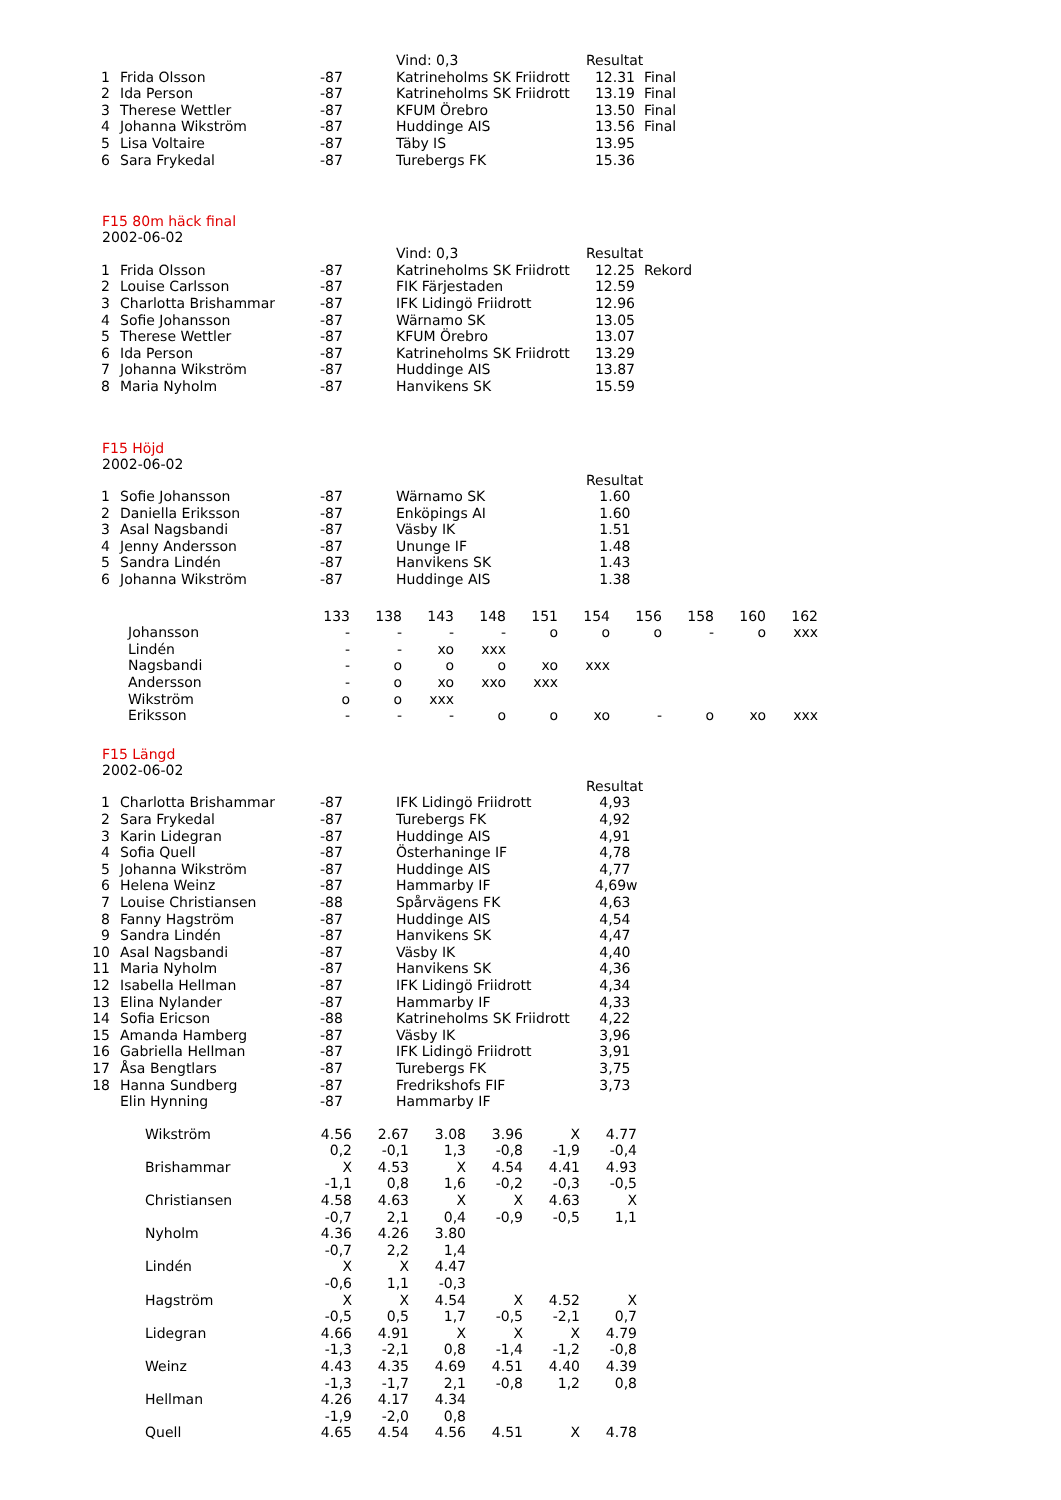| | | | Vind: 0,3 | Resultat |
| 1 | Frida Olsson | -87 | Katrineholms SK Friidrott | 12.31 Final |
| 2 | Ida Person | -87 | Katrineholms SK Friidrott | 13.19 Final |
| 3 | Therese Wettler | -87 | KFUM Örebro | 13.50 Final |
| 4 | Johanna Wikström | -87 | Huddinge AIS | 13.56 Final |
| 5 | Lisa Voltaire | -87 | Täby IS | 13.95 |
| 6 | Sara Frykedal | -87 | Turebergs FK | 15.36 |
F15 80m häck final
2002-06-02
| | | | Vind: 0,3 | Resultat |
| 1 | Frida Olsson | -87 | Katrineholms SK Friidrott | 12.25 Rekord |
| 2 | Louise Carlsson | -87 | FIK Färjestaden | 12.59 |
| 3 | Charlotta Brishammar | -87 | IFK Lidingö Friidrott | 12.96 |
| 4 | Sofie Johansson | -87 | Wärnamo SK | 13.05 |
| 5 | Therese Wettler | -87 | KFUM Örebro | 13.07 |
| 6 | Ida Person | -87 | Katrineholms SK Friidrott | 13.29 |
| 7 | Johanna Wikström | -87 | Huddinge AIS | 13.87 |
| 8 | Maria Nyholm | -87 | Hanvikens SK | 15.59 |
F15 Höjd
2002-06-02
| | | | | Resultat |
| 1 | Sofie Johansson | -87 | Wärnamo SK | 1.60 |
| 2 | Daniella Eriksson | -87 | Enköpings AI | 1.60 |
| 3 | Asal Nagsbandi | -87 | Väsby IK | 1.51 |
| 4 | Jenny Andersson | -87 | Ununge IF | 1.48 |
| 5 | Sandra Lindén | -87 | Hanvikens SK | 1.43 |
| 6 | Johanna Wikström | -87 | Huddinge AIS | 1.38 |
| | 133 | 138 | 143 | 148 | 151 | 154 | 156 | 158 | 160 | 162 |
| Johansson | - | - | - | - | o | o | o | - | o | xxx |
| Lindén | - | - | xo | xxx | | | | | | |
| Nagsbandi | - | o | o | o | xo | xxx | | | | |
| Andersson | - | o | xo | xxo | xxx | | | | | |
| Wikström | o | o | xxx | | | | | | | |
| Eriksson | - | - | - | o | o | xo | - | o | xo | xxx |
F15 Längd
2002-06-02
| | | | | Resultat |
| 1 | Charlotta Brishammar | -87 | IFK Lidingö Friidrott | 4,93 |
| 2 | Sara Frykedal | -87 | Turebergs FK | 4,92 |
| 3 | Karin Lidegran | -87 | Huddinge AIS | 4,91 |
| 4 | Sofia Quell | -87 | Österhaninge IF | 4,78 |
| 5 | Johanna Wikström | -87 | Huddinge AIS | 4,77 |
| 6 | Helena Weinz | -87 | Hammarby IF | 4,69w |
| 7 | Louise Christiansen | -88 | Spårvägens FK | 4,63 |
| 8 | Fanny Hagström | -87 | Huddinge AIS | 4,54 |
| 9 | Sandra Lindén | -87 | Hanvikens SK | 4,47 |
| 10 | Asal Nagsbandi | -87 | Väsby IK | 4,40 |
| 11 | Maria Nyholm | -87 | Hanvikens SK | 4,36 |
| 12 | Isabella Hellman | -87 | IFK Lidingö Friidrott | 4,34 |
| 13 | Elina Nylander | -87 | Hammarby IF | 4,33 |
| 14 | Sofia Ericson | -88 | Katrineholms SK Friidrott | 4,22 |
| 15 | Amanda Hamberg | -87 | Väsby IK | 3,96 |
| 16 | Gabriella Hellman | -87 | IFK Lidingö Friidrott | 3,91 |
| 17 | Åsa Bengtlars | -87 | Turebergs FK | 3,75 |
| 18 | Hanna Sundberg | -87 | Fredrikshofs FIF | 3,73 |
| | Elin Hynning | -87 | Hammarby IF | |
| Wikström | 4.56 | 2.67 | 3.08 | 3.96 | X | 4.77 |
| | 0,2 | -0,1 | 1,3 | -0,8 | -1,9 | -0,4 |
| Brishammar | X | 4.53 | X | 4.54 | 4.41 | 4.93 |
| | -1,1 | 0,8 | 1,6 | -0,2 | -0,3 | -0,5 |
| Christiansen | 4.58 | 4.63 | X | X | 4.63 | X |
| | -0,7 | 2,1 | 0,4 | -0,9 | -0,5 | 1,1 |
| Nyholm | 4.36 | 4.26 | 3.80 | | | |
| | -0,7 | 2,2 | 1,4 | | | |
| Lindén | X | X | 4.47 | | | |
| | -0,6 | 1,1 | -0,3 | | | |
| Hagström | X | X | 4.54 | X | 4.52 | X |
| | -0,5 | 0,5 | 1,7 | -0,5 | -2,1 | 0,7 |
| Lidegran | 4.66 | 4.91 | X | X | X | 4.79 |
| | -1,3 | -2,1 | 0,8 | -1,4 | -1,2 | -0,8 |
| Weinz | 4.43 | 4.35 | 4.69 | 4.51 | 4.40 | 4.39 |
| | -1,3 | -1,7 | 2,1 | -0,8 | 1,2 | 0,8 |
| Hellman | 4.26 | 4.17 | 4.34 | | | |
| | -1,9 | -2,0 | 0,8 | | | |
| Quell | 4.65 | 4.54 | 4.56 | 4.51 | X | 4.78 |